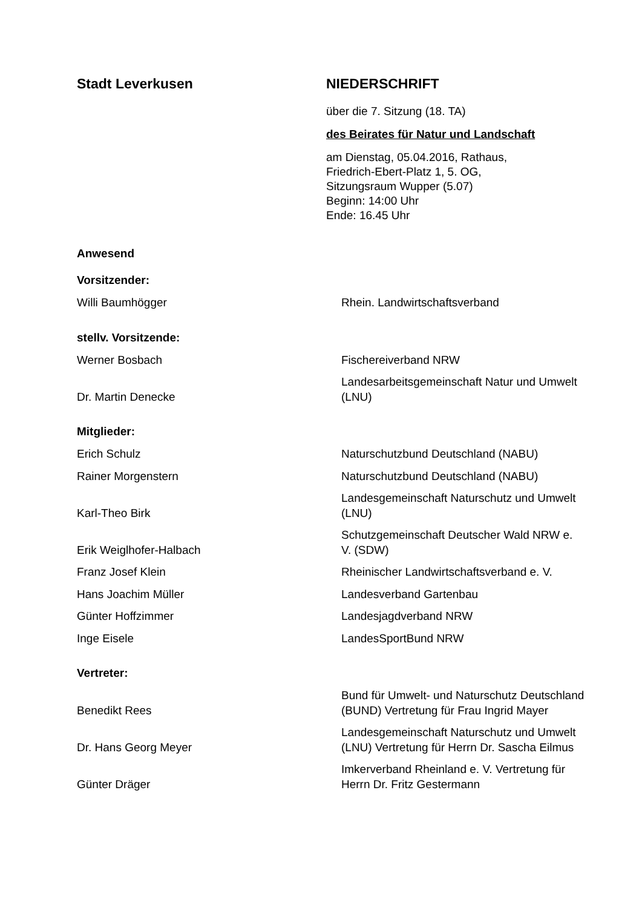Stadt Leverkusen NIEDERSCHRIFT
über die 7. Sitzung (18. TA)
des Beirates für Natur und Landschaft
am Dienstag, 05.04.2016, Rathaus,
Friedrich-Ebert-Platz 1, 5. OG,
Sitzungsraum Wupper (5.07)
Beginn: 14:00 Uhr
Ende: 16.45 Uhr
Anwesend
Vorsitzender:
| Willi Baumhögger | Rhein. Landwirtschaftsverband |
stellv. Vorsitzende:
| Werner Bosbach | Fischereiverband NRW |
| Dr. Martin Denecke | Landesarbeitsgemeinschaft Natur und Umwelt (LNU) |
Mitglieder:
| Erich Schulz | Naturschutzbund Deutschland (NABU) |
| Rainer Morgenstern | Naturschutzbund Deutschland (NABU) |
| Karl-Theo Birk | Landesgemeinschaft Naturschutz und Umwelt (LNU) |
| Erik Weiglhofer-Halbach | Schutzgemeinschaft Deutscher Wald NRW e. V. (SDW) |
| Franz Josef Klein | Rheinischer Landwirtschaftsverband e. V. |
| Hans Joachim Müller | Landesverband Gartenbau |
| Günter Hoffzimmer | Landesjagdverband NRW |
| Inge Eisele | LandesSportBund NRW |
Vertreter:
| Benedikt Rees | Bund für Umwelt- und Naturschutz Deutschland (BUND) Vertretung für Frau Ingrid Mayer |
| Dr. Hans Georg Meyer | Landesgemeinschaft Naturschutz und Umwelt (LNU) Vertretung für Herrn Dr. Sascha Eilmus |
| Günter Dräger | Imkerverband Rheinland e. V. Vertretung für Herrn Dr. Fritz Gestermann |